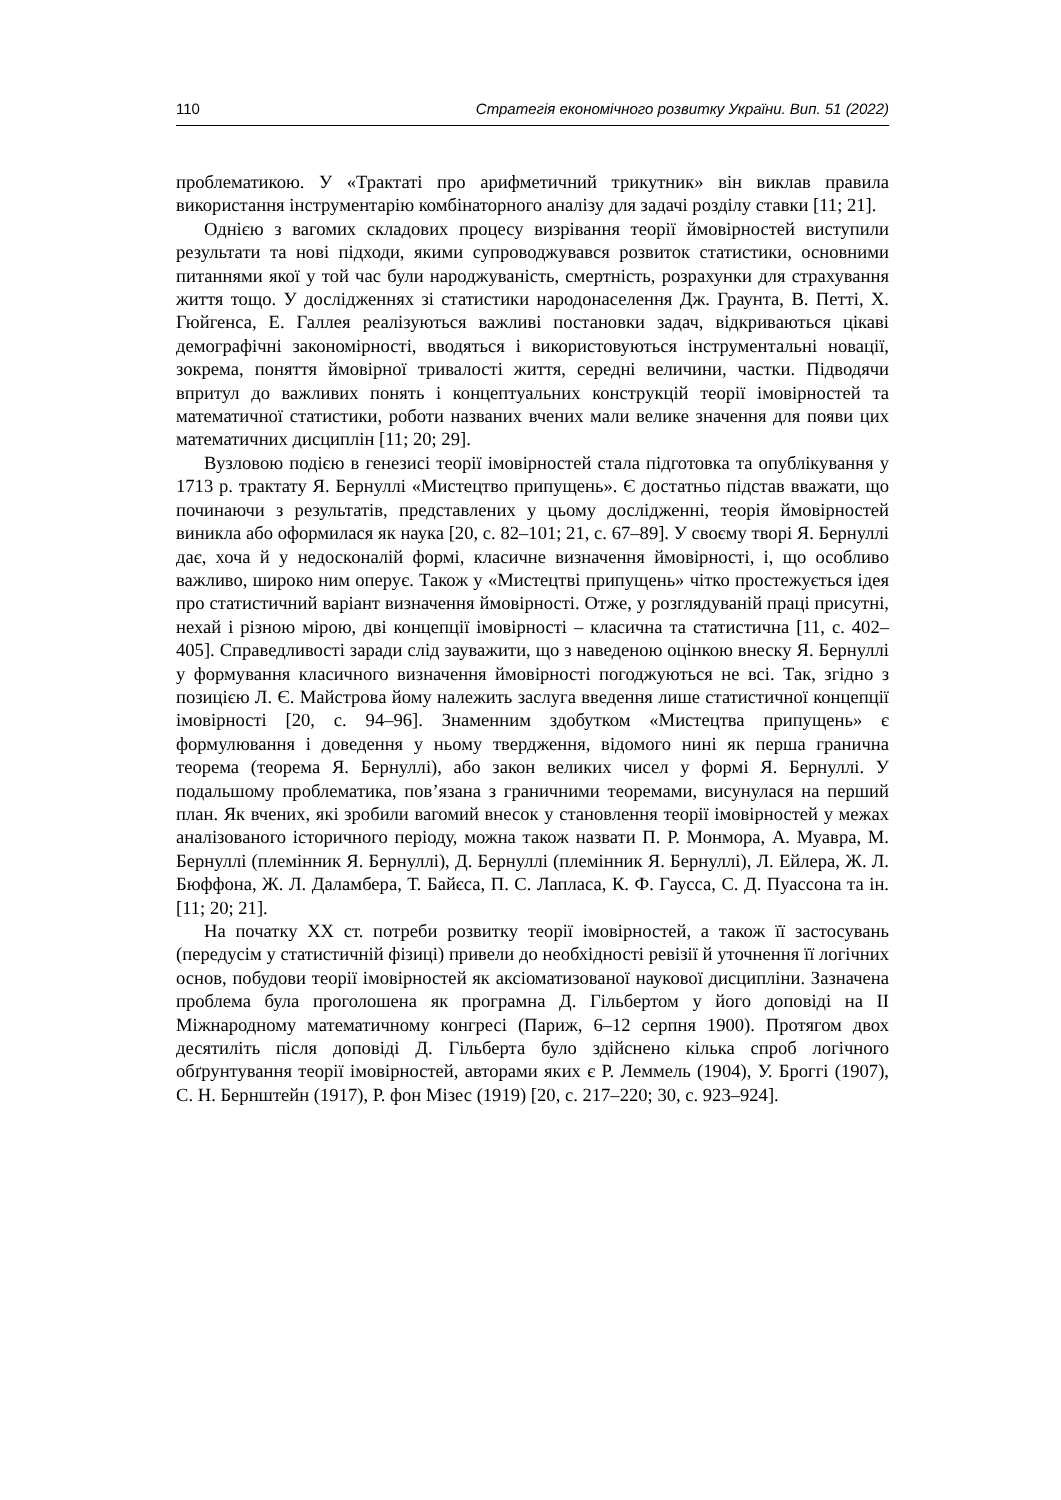110 Стратегія економічного розвитку України. Вип. 51 (2022)
проблематикою. У «Трактаті про арифметичний трикутник» він виклав правила використання інструментарію комбінаторного аналізу для задачі розділу ставки [11; 21].
Однією з вагомих складових процесу визрівання теорії ймовірностей виступили результати та нові підходи, якими супроводжувався розвиток статистики, основними питаннями якої у той час були народжуваність, смертність, розрахунки для страхування життя тощо. У дослідженнях зі статистики народонаселення Дж. Граунта, В. Петті, Х. Гюйгенса, Е. Галлея реалізуються важливі постановки задач, відкриваються цікаві демографічні закономірності, вводяться і використовуються інструментальні новації, зокрема, поняття ймовірної тривалості життя, середні величини, частки. Підводячи впритул до важливих понять і концептуальних конструкцій теорії імовірностей та математичної статистики, роботи названих вчених мали велике значення для появи цих математичних дисциплін [11; 20; 29].
Вузловою подією в генезисі теорії імовірностей стала підготовка та опублікування у 1713 р. трактату Я. Бернуллі «Мистецтво припущень». Є достатньо підстав вважати, що починаючи з результатів, представлених у цьому дослідженні, теорія ймовірностей виникла або оформилася як наука [20, с. 82–101; 21, с. 67–89]. У своєму творі Я. Бернуллі дає, хоча й у недосконалій формі, класичне визначення ймовірності, і, що особливо важливо, широко ним оперує. Також у «Мистецтві припущень» чітко простежується ідея про статистичний варіант визначення ймовірності. Отже, у розглядуваній праці присутні, нехай і різною мірою, дві концепції імовірності – класична та статистична [11, с. 402–405]. Справедливості заради слід зауважити, що з наведеною оцінкою внеску Я. Бернуллі у формування класичного визначення ймовірності погоджуються не всі. Так, згідно з позицією Л. Є. Майстрова йому належить заслуга введення лише статистичної концепції імовірності [20, с. 94–96]. Знаменним здобутком «Мистецтва припущень» є формулювання і доведення у ньому твердження, відомого нині як перша гранична теорема (теорема Я. Бернуллі), або закон великих чисел у формі Я. Бернуллі. У подальшому проблематика, пов’язана з граничними теоремами, висунулася на перший план. Як вчених, які зробили вагомий внесок у становлення теорії імовірностей у межах аналізованого історичного періоду, можна також назвати П. Р. Монмора, А. Муавра, М. Бернуллі (племінник Я. Бернуллі), Д. Бернуллі (племінник Я. Бернуллі), Л. Ейлера, Ж. Л. Бюффона, Ж. Л. Даламбера, Т. Байєса, П. С. Лапласа, К. Ф. Гаусса, С. Д. Пуассона та ін. [11; 20; 21].
На початку ХХ ст. потреби розвитку теорії імовірностей, а також її застосувань (передусім у статистичній фізиці) привели до необхідності ревізії й уточнення її логічних основ, побудови теорії імовірностей як аксіоматизованої наукової дисципліни. Зазначена проблема була проголошена як програмна Д. Гільбертом у його доповіді на ІІ Міжнародному математичному конгресі (Париж, 6–12 серпня 1900). Протягом двох десятиліть після доповіді Д. Гільберта було здійснено кілька спроб логічного обґрунтування теорії імовірностей, авторами яких є Р. Леммель (1904), У. Броггі (1907), С. Н. Бернштейн (1917), Р. фон Мізес (1919) [20, с. 217–220; 30, с. 923–924].